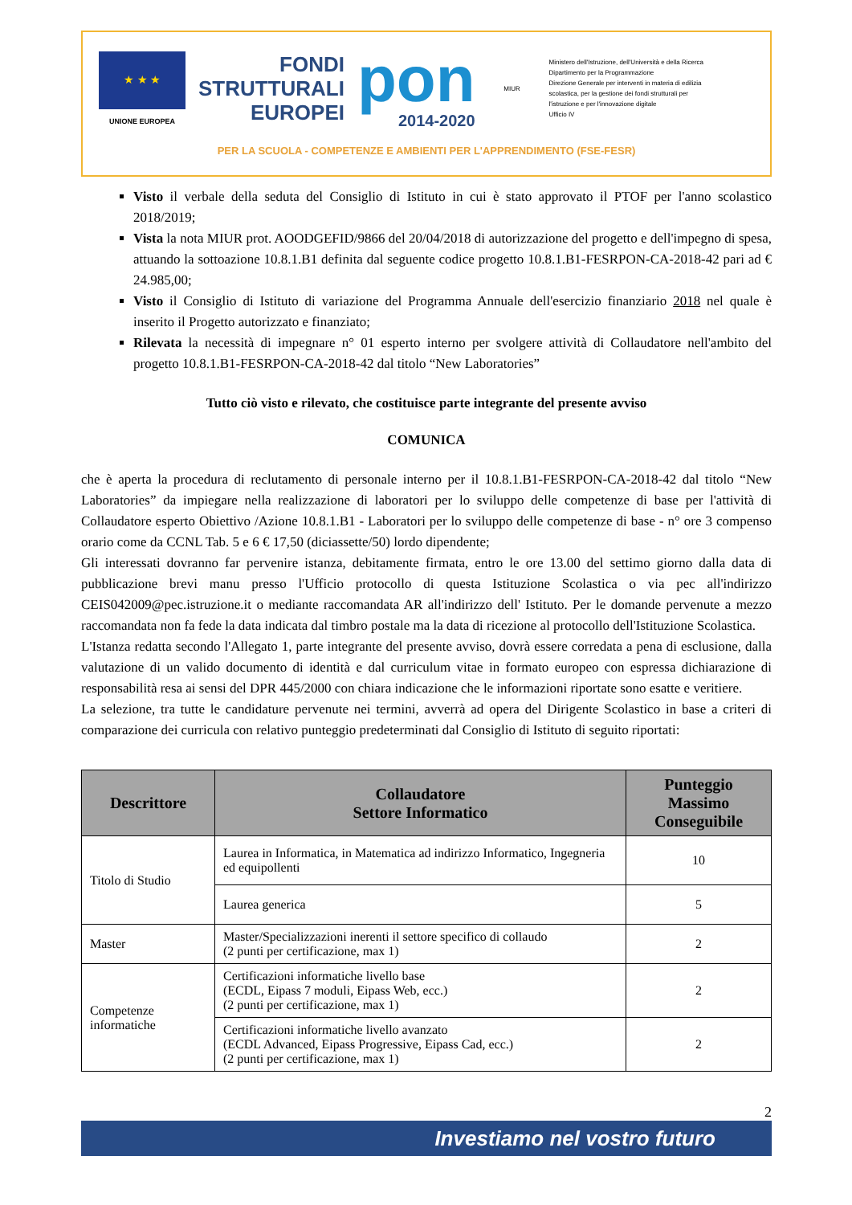★ ★ ★
UNIONE EUROPEA
FONDI
STRUTTURALI
EUROPEI
pon
2014-2020
MIUR
Ministero dell'Istruzione, dell'Università e della Ricerca
Dipartimento per la Programmazione
Direzione Generale per interventi in materia di edilizia
scolastica, per la gestione dei fondi strutturali per
l'istruzione e per l'innovazione digitale
Ufficio IV
PER LA SCUOLA - COMPETENZE E AMBIENTI PER L'APPRENDIMENTO (FSE-FESR)
Visto il verbale della seduta del Consiglio di Istituto in cui è stato approvato il PTOF per l'anno scolastico 2018/2019;
Vista la nota MIUR prot. AOODGEFID/9866 del 20/04/2018 di autorizzazione del progetto e dell'impegno di spesa, attuando la sottoazione 10.8.1.B1 definita dal seguente codice progetto 10.8.1.B1-FESRPON-CA-2018-42 pari ad € 24.985,00;
Visto il Consiglio di Istituto di variazione del Programma Annuale dell'esercizio finanziario 2018 nel quale è inserito il Progetto autorizzato e finanziato;
Rilevata la necessità di impegnare n° 01 esperto interno per svolgere attività di Collaudatore nell'ambito del progetto 10.8.1.B1-FESRPON-CA-2018-42 dal titolo “New Laboratories”
Tutto ciò visto e rilevato, che costituisce parte integrante del presente avviso
COMUNICA
che è aperta la procedura di reclutamento di personale interno per il 10.8.1.B1-FESRPON-CA-2018-42 dal titolo “New Laboratories” da impiegare nella realizzazione di laboratori per lo sviluppo delle competenze di base per l'attività di Collaudatore esperto Obiettivo /Azione 10.8.1.B1 - Laboratori per lo sviluppo delle competenze di base - n° ore 3 compenso orario come da CCNL Tab. 5 e 6 € 17,50 (diciassette/50) lordo dipendente;
Gli interessati dovranno far pervenire istanza, debitamente firmata, entro le ore 13.00 del settimo giorno dalla data di pubblicazione brevi manu presso l'Ufficio protocollo di questa Istituzione Scolastica o via pec all'indirizzo CEIS042009@pec.istruzione.it o mediante raccomandata AR all'indirizzo dell' Istituto. Per le domande pervenute a mezzo raccomandata non fa fede la data indicata dal timbro postale ma la data di ricezione al protocollo dell'Istituzione Scolastica.
L'Istanza redatta secondo l'Allegato 1, parte integrante del presente avviso, dovrà essere corredata a pena di esclusione, dalla valutazione di un valido documento di identità e dal curriculum vitae in formato europeo con espressa dichiarazione di responsabilità resa ai sensi del DPR 445/2000 con chiara indicazione che le informazioni riportate sono esatte e veritiere.
La selezione, tra tutte le candidature pervenute nei termini, avverrà ad opera del Dirigente Scolastico in base a criteri di comparazione dei curricula con relativo punteggio predeterminati dal Consiglio di Istituto di seguito riportati:
| Descrittore | Collaudatore Settore Informatico | Punteggio Massimo Conseguibile |
| --- | --- | --- |
| Titolo di Studio | Laurea in Informatica, in Matematica ad indirizzo Informatico, Ingegneria ed equipollenti | 10 |
| | Laurea generica | 5 |
| Master | Master/Specializzazioni inerenti il settore specifico di collaudo (2 punti per certificazione, max 1) | 2 |
| Competenze informatiche | Certificazioni informatiche livello base (ECDL, Eipass 7 moduli, Eipass Web, ecc.) (2 punti per certificazione, max 1) | 2 |
| | Certificazioni informatiche livello avanzato (ECDL Advanced, Eipass Progressive, Eipass Cad, ecc.) (2 punti per certificazione, max 1) | 2 |
2
Investiamo nel vostro futuro